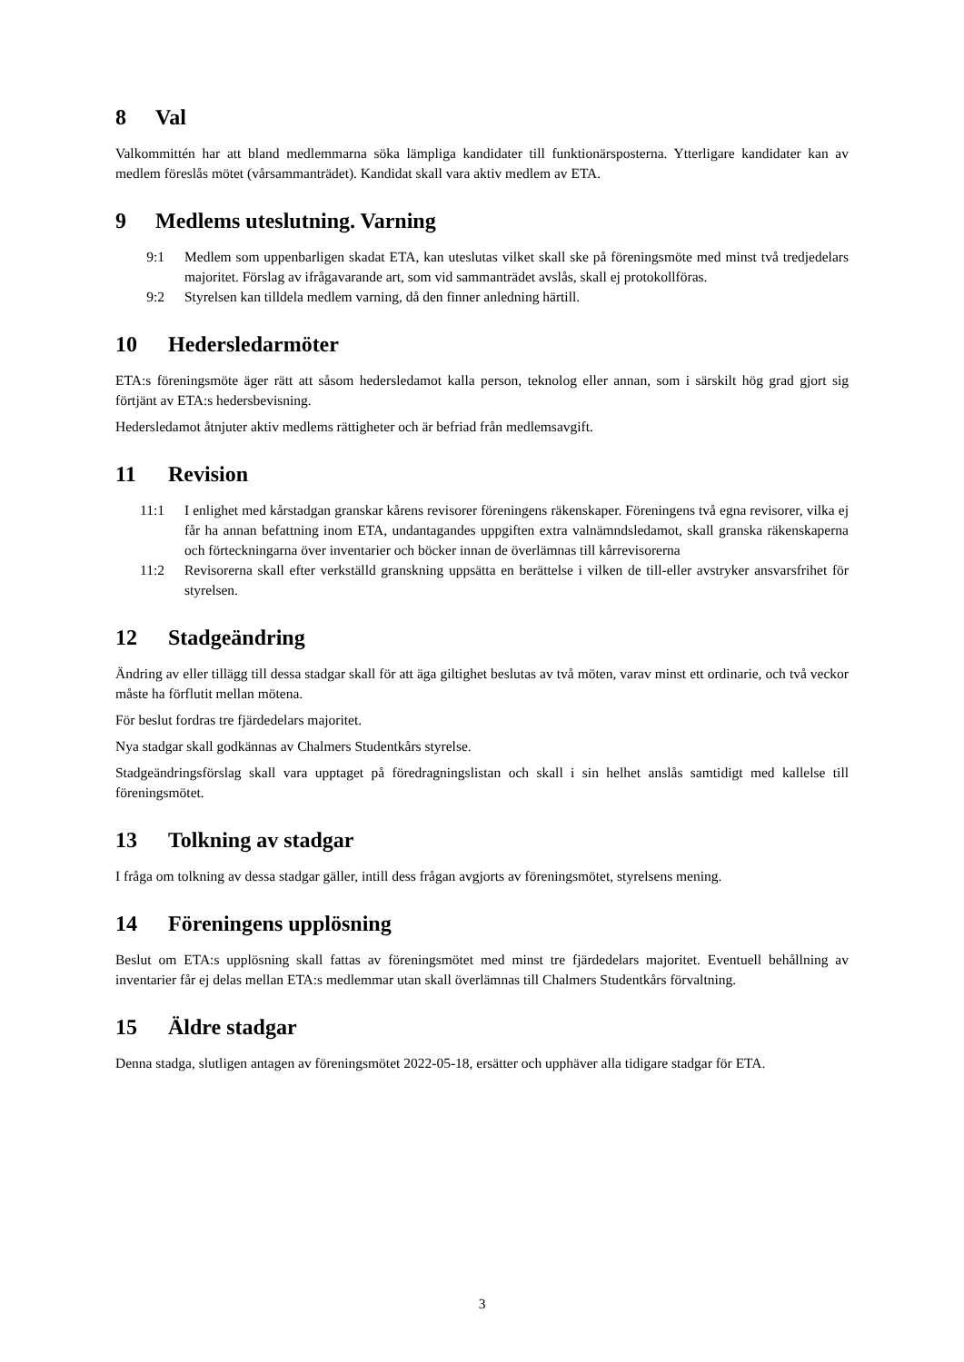8 Val
Valkommittén har att bland medlemmarna söka lämpliga kandidater till funktionärsposterna. Ytterligare kandidater kan av medlem föreslås mötet (vårsammanträdet). Kandidat skall vara aktiv medlem av ETA.
9 Medlems uteslutning. Varning
9:1 Medlem som uppenbarligen skadat ETA, kan uteslutas vilket skall ske på föreningsmöte med minst två tredjedelars majoritet. Förslag av ifrågavarande art, som vid sammanträdet avslås, skall ej protokollföras.
9:2 Styrelsen kan tilldela medlem varning, då den finner anledning härtill.
10 Hedersledarmöter
ETA:s föreningsmöte äger rätt att såsom hedersledamot kalla person, teknolog eller annan, som i särskilt hög grad gjort sig förtjänt av ETA:s hedersbevisning.
Hedersledamot åtnjuter aktiv medlems rättigheter och är befriad från medlemsavgift.
11 Revision
11:1 I enlighet med kårstadgan granskar kårens revisorer föreningens räkenskaper. Föreningens två egna revisorer, vilka ej får ha annan befattning inom ETA, undantagandes uppgiften extra valnämndsledamot, skall granska räkenskaperna och förteckningarna över inventarier och böcker innan de överlämnas till kårrevisorerna
11:2 Revisorerna skall efter verkställd granskning uppsätta en berättelse i vilken de till-eller avstryker ansvarsfrihet för styrelsen.
12 Stadgeändring
Ändring av eller tillägg till dessa stadgar skall för att äga giltighet beslutas av två möten, varav minst ett ordinarie, och två veckor måste ha förflutit mellan mötena.
För beslut fordras tre fjärdedelars majoritet.
Nya stadgar skall godkännas av Chalmers Studentkårs styrelse.
Stadgeändringsförslag skall vara upptaget på föredragningslistan och skall i sin helhet anslås samtidigt med kallelse till föreningsmötet.
13 Tolkning av stadgar
I fråga om tolkning av dessa stadgar gäller, intill dess frågan avgjorts av föreningsmötet, styrelsens mening.
14 Föreningens upplösning
Beslut om ETA:s upplösning skall fattas av föreningsmötet med minst tre fjärdedelars majoritet. Eventuell behållning av inventarier får ej delas mellan ETA:s medlemmar utan skall överlämnas till Chalmers Studentkårs förvaltning.
15 Äldre stadgar
Denna stadga, slutligen antagen av föreningsmötet 2022-05-18, ersätter och upphäver alla tidigare stadgar för ETA.
3